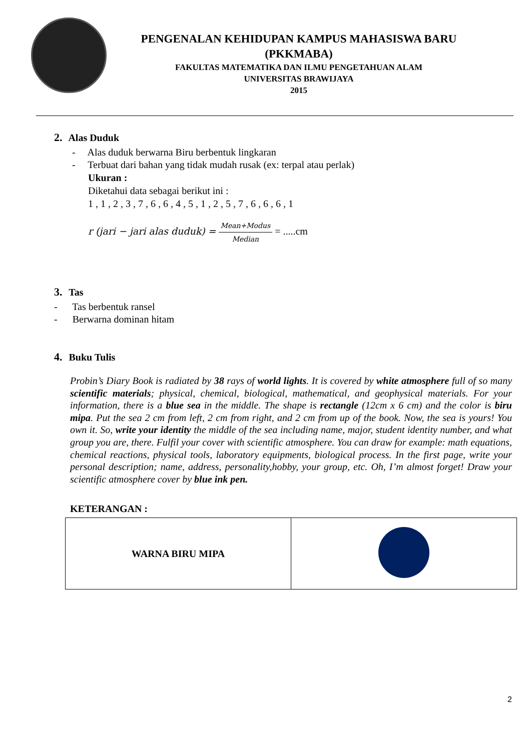PENGENALAN KEHIDUPAN KAMPUS MAHASISWA BARU
(PKKMABA)
FAKULTAS MATEMATIKA DAN ILMU PENGETAHUAN ALAM
UNIVERSITAS BRAWIJAYA
2015
2. Alas Duduk
- Alas duduk berwarna Biru berbentuk lingkaran
- Terbuat dari bahan yang tidak mudah rusak (ex: terpal atau perlak)
Ukuran :
Diketahui data sebagai berikut ini :
1 , 1 , 2 , 3 , 7 , 6 , 6 , 4 , 5 , 1 , 2 , 5 , 7 , 6 , 6 , 6 , 1
r (jari − jari alas duduk) = Mean+Modus Median = .....cm
3. Tas
- Tas berbentuk ransel
- Berwarna dominan hitam
4. Buku Tulis
Probin’s Diary Book is radiated by 38 rays of world lights. It is covered by white atmosphere full of so many scientific materials; physical, chemical, biological, mathematical, and geophysical materials. For your information, there is a blue sea in the middle. The shape is rectangle (12cm x 6 cm) and the color is biru mipa. Put the sea 2 cm from left, 2 cm from right, and 2 cm from up of the book. Now, the sea is yours! You own it. So, write your identity the middle of the sea including name, major, student identity number, and what group you are, there. Fulfil your cover with scientific atmosphere. You can draw for example: math equations, chemical reactions, physical tools, laboratory equipments, biological process. In the first page, write your personal description; name, address, personality,hobby, your group, etc. Oh, I’m almost forget! Draw your scientific atmosphere cover by blue ink pen.
KETERANGAN :
| WARNA BIRU MIPA | |
2